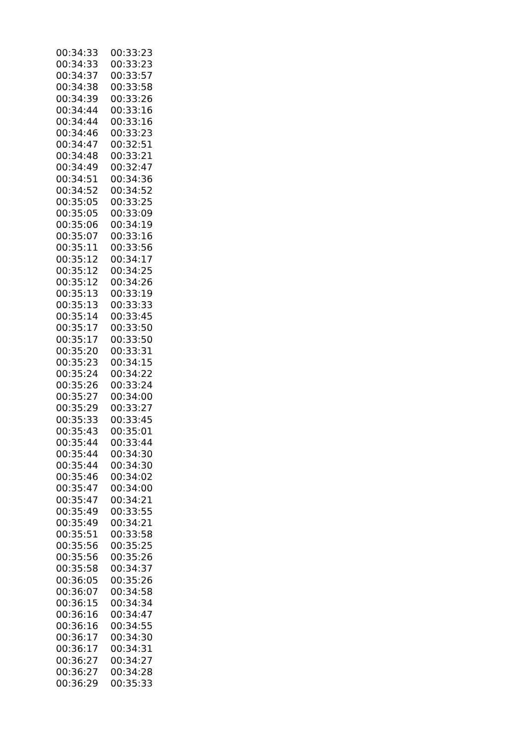| 00:34:33 | 00:33:23 |
| 00:34:33 | 00:33:23 |
| 00:34:37 | 00:33:57 |
| 00:34:38 | 00:33:58 |
| 00:34:39 | 00:33:26 |
| 00:34:44 | 00:33:16 |
| 00:34:44 | 00:33:16 |
| 00:34:46 | 00:33:23 |
| 00:34:47 | 00:32:51 |
| 00:34:48 | 00:33:21 |
| 00:34:49 | 00:32:47 |
| 00:34:51 | 00:34:36 |
| 00:34:52 | 00:34:52 |
| 00:35:05 | 00:33:25 |
| 00:35:05 | 00:33:09 |
| 00:35:06 | 00:34:19 |
| 00:35:07 | 00:33:16 |
| 00:35:11 | 00:33:56 |
| 00:35:12 | 00:34:17 |
| 00:35:12 | 00:34:25 |
| 00:35:12 | 00:34:26 |
| 00:35:13 | 00:33:19 |
| 00:35:13 | 00:33:33 |
| 00:35:14 | 00:33:45 |
| 00:35:17 | 00:33:50 |
| 00:35:17 | 00:33:50 |
| 00:35:20 | 00:33:31 |
| 00:35:23 | 00:34:15 |
| 00:35:24 | 00:34:22 |
| 00:35:26 | 00:33:24 |
| 00:35:27 | 00:34:00 |
| 00:35:29 | 00:33:27 |
| 00:35:33 | 00:33:45 |
| 00:35:43 | 00:35:01 |
| 00:35:44 | 00:33:44 |
| 00:35:44 | 00:34:30 |
| 00:35:44 | 00:34:30 |
| 00:35:46 | 00:34:02 |
| 00:35:47 | 00:34:00 |
| 00:35:47 | 00:34:21 |
| 00:35:49 | 00:33:55 |
| 00:35:49 | 00:34:21 |
| 00:35:51 | 00:33:58 |
| 00:35:56 | 00:35:25 |
| 00:35:56 | 00:35:26 |
| 00:35:58 | 00:34:37 |
| 00:36:05 | 00:35:26 |
| 00:36:07 | 00:34:58 |
| 00:36:15 | 00:34:34 |
| 00:36:16 | 00:34:47 |
| 00:36:16 | 00:34:55 |
| 00:36:17 | 00:34:30 |
| 00:36:17 | 00:34:31 |
| 00:36:27 | 00:34:27 |
| 00:36:27 | 00:34:28 |
| 00:36:29 | 00:35:33 |